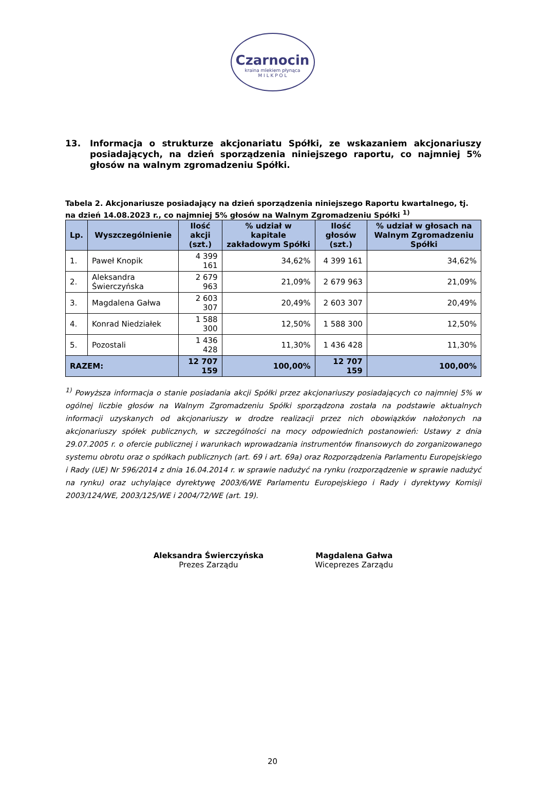Czarnocin
kraina mlekiem płynąca
M I L K P O L
13. Informacja o strukturze akcjonariatu Spółki, ze wskazaniem akcjonariuszy posiadających, na dzień sporządzenia niniejszego raportu, co najmniej 5% głosów na walnym zgromadzeniu Spółki.
Tabela 2. Akcjonariusze posiadający na dzień sporządzenia niniejszego Raportu kwartalnego, tj. na dzień 14.08.2023 r., co najmniej 5% głosów na Walnym Zgromadzeniu Spółki <sup>1)</sup>
| Lp. | Wyszczególnienie | Ilość akcji (szt.) | % udział w kapitale zakładowym Spółki | Ilość głosów (szt.) | % udział w głosach na Walnym Zgromadzeniu Spółki |
| --- | --- | --- | --- | --- | --- |
| 1. | Paweł Knopik | 4 399 161 | 34,62% | 4 399 161 | 34,62% |
| 2. | Aleksandra Świerczyńska | 2 679 963 | 21,09% | 2 679 963 | 21,09% |
| 3. | Magdalena Gałwa | 2 603 307 | 20,49% | 2 603 307 | 20,49% |
| 4. | Konrad Niedziałek | 1 588 300 | 12,50% | 1 588 300 | 12,50% |
| 5. | Pozostali | 1 436 428 | 11,30% | 1 436 428 | 11,30% |
| RAZEM: | | 12 707 159 | 100,00% | 12 707 159 | 100,00% |
<sup>1)</sup> Powyższa informacja o stanie posiadania akcji Spółki przez akcjonariuszy posiadających co najmniej 5% w ogólnej liczbie głosów na Walnym Zgromadzeniu Spółki sporządzona została na podstawie aktualnych informacji uzyskanych od akcjonariuszy w drodze realizacji przez nich obowiązków nałożonych na akcjonariuszy spółek publicznych, w szczególności na mocy odpowiednich postanowień: Ustawy z dnia 29.07.2005 r. o ofercie publicznej i warunkach wprowadzania instrumentów finansowych do zorganizowanego systemu obrotu oraz o spółkach publicznych (art. 69 i art. 69a) oraz Rozporządzenia Parlamentu Europejskiego i Rady (UE) Nr 596/2014 z dnia 16.04.2014 r. w sprawie nadużyć na rynku (rozporządzenie w sprawie nadużyć na rynku) oraz uchylające dyrektywę 2003/6/WE Parlamentu Europejskiego i Rady i dyrektywy Komisji 2003/124/WE, 2003/125/WE i 2004/72/WE (art. 19).
Aleksandra Świerczyńska
Prezes Zarządu
Magdalena Gałwa
Wiceprezes Zarządu
20